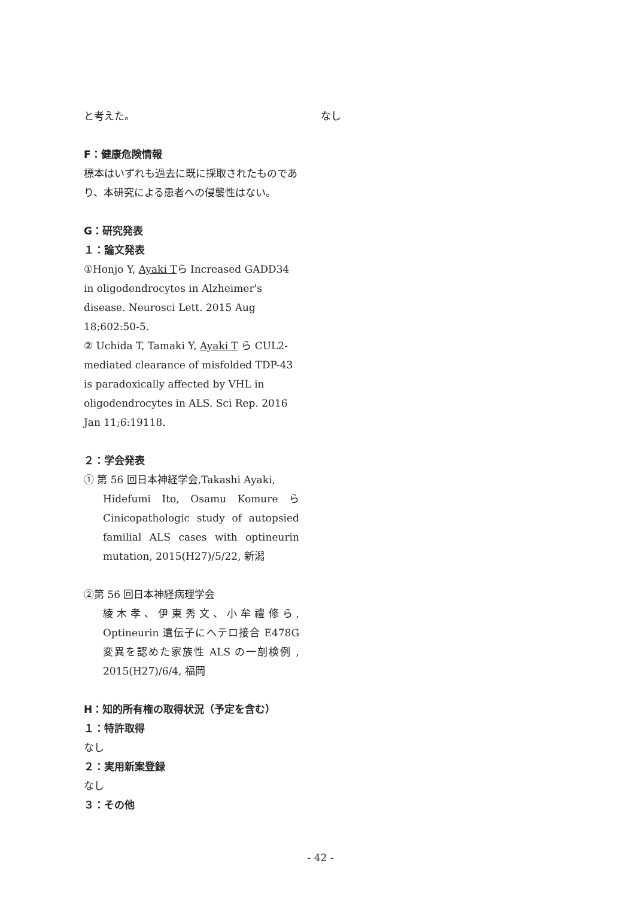と考えた。
F：健康危険情報
標本はいずれも過去に既に採取されたものであり、本研究による患者への侵襲性はない。
G：研究発表
１：論文発表
①Honjo Y, Ayaki Tら Increased GADD34 in oligodendrocytes in Alzheimer's disease. Neurosci Lett. 2015 Aug 18;602:50-5.
② Uchida T, Tamaki Y, Ayaki T ら CUL2-mediated clearance of misfolded TDP-43 is paradoxically affected by VHL in oligodendrocytes in ALS. Sci Rep. 2016 Jan 11;6:19118.
２：学会発表
① 第 56 回日本神経学会,Takashi Ayaki,
Hidefumi Ito, Osamu Komure ら Cinicopathologic study of autopsied familial ALS cases with optineurin mutation, 2015(H27)/5/22, 新潟
②第 56 回日本神経病理学会
綾木孝、伊東秀文、小牟禮修ら, Optineurin 遺伝子にヘテロ接合 E478G 変異を認めた家族性 ALS の一剖検例 , 2015(H27)/6/4, 福岡
H：知的所有権の取得状況（予定を含む）
１：特許取得
なし
２：実用新案登録
なし
３：その他
なし
- 42 -